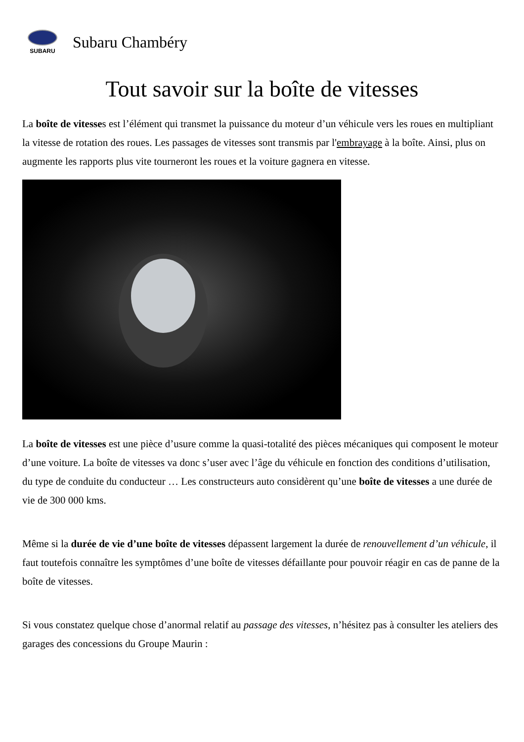SUBARU
Subaru Chambéry
Tout savoir sur la boîte de vitesses
La boîte de vitesses est l’élément qui transmet la puissance du moteur d’un véhicule vers les roues en multipliant la vitesse de rotation des roues. Les passages de vitesses sont transmis par l'embrayage à la boîte. Ainsi, plus on augmente les rapports plus vite tourneront les roues et la voiture gagnera en vitesse.
La boîte de vitesses est une pièce d’usure comme la quasi-totalité des pièces mécaniques qui composent le moteur d’une voiture. La boîte de vitesses va donc s’user avec l’âge du véhicule en fonction des conditions d’utilisation, du type de conduite du conducteur … Les constructeurs auto considèrent qu’une boîte de vitesses a une durée de vie de 300 000 kms.
Même si la durée de vie d’une boîte de vitesses dépassent largement la durée de renouvellement d’un véhicule, il faut toutefois connaître les symptômes d’une boîte de vitesses défaillante pour pouvoir réagir en cas de panne de la boîte de vitesses.
Si vous constatez quelque chose d’anormal relatif au passage des vitesses, n’hésitez pas à consulter les ateliers des garages des concessions du Groupe Maurin :